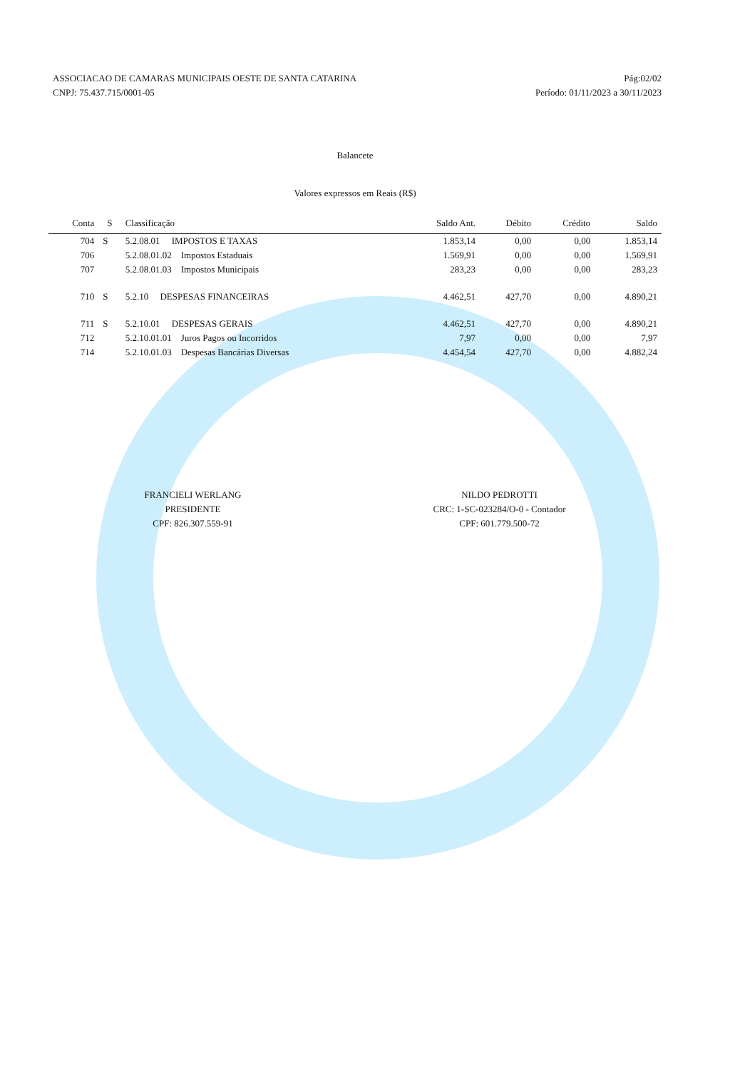ASSOCIACAO DE CAMARAS MUNICIPAIS OESTE DE SANTA CATARINA
CNPJ: 75.437.715/0001-05
Pág:02/02
Período: 01/11/2023 a 30/11/2023
Balancete
Valores expressos em Reais (R$)
| Conta | S | Classificação | Saldo Ant. | Débito | Crédito | Saldo |
| --- | --- | --- | --- | --- | --- | --- |
| 704 | S | 5.2.08.01 IMPOSTOS E TAXAS | 1.853,14 | 0,00 | 0,00 | 1.853,14 |
| 706 | | 5.2.08.01.02 Impostos Estaduais | 1.569,91 | 0,00 | 0,00 | 1.569,91 |
| 707 | | 5.2.08.01.03 Impostos Municipais | 283,23 | 0,00 | 0,00 | 283,23 |
| 710 | S | 5.2.10 DESPESAS FINANCEIRAS | 4.462,51 | 427,70 | 0,00 | 4.890,21 |
| 711 | S | 5.2.10.01 DESPESAS GERAIS | 4.462,51 | 427,70 | 0,00 | 4.890,21 |
| 712 | | 5.2.10.01.01 Juros Pagos ou Incorridos | 7,97 | 0,00 | 0,00 | 7,97 |
| 714 | | 5.2.10.01.03 Despesas Bancárias Diversas | 4.454,54 | 427,70 | 0,00 | 4.882,24 |
FRANCIELI WERLANG
PRESIDENTE
CPF: 826.307.559-91
NILDO PEDROTTI
CRC: 1-SC-023284/O-0 - Contador
CPF: 601.779.500-72